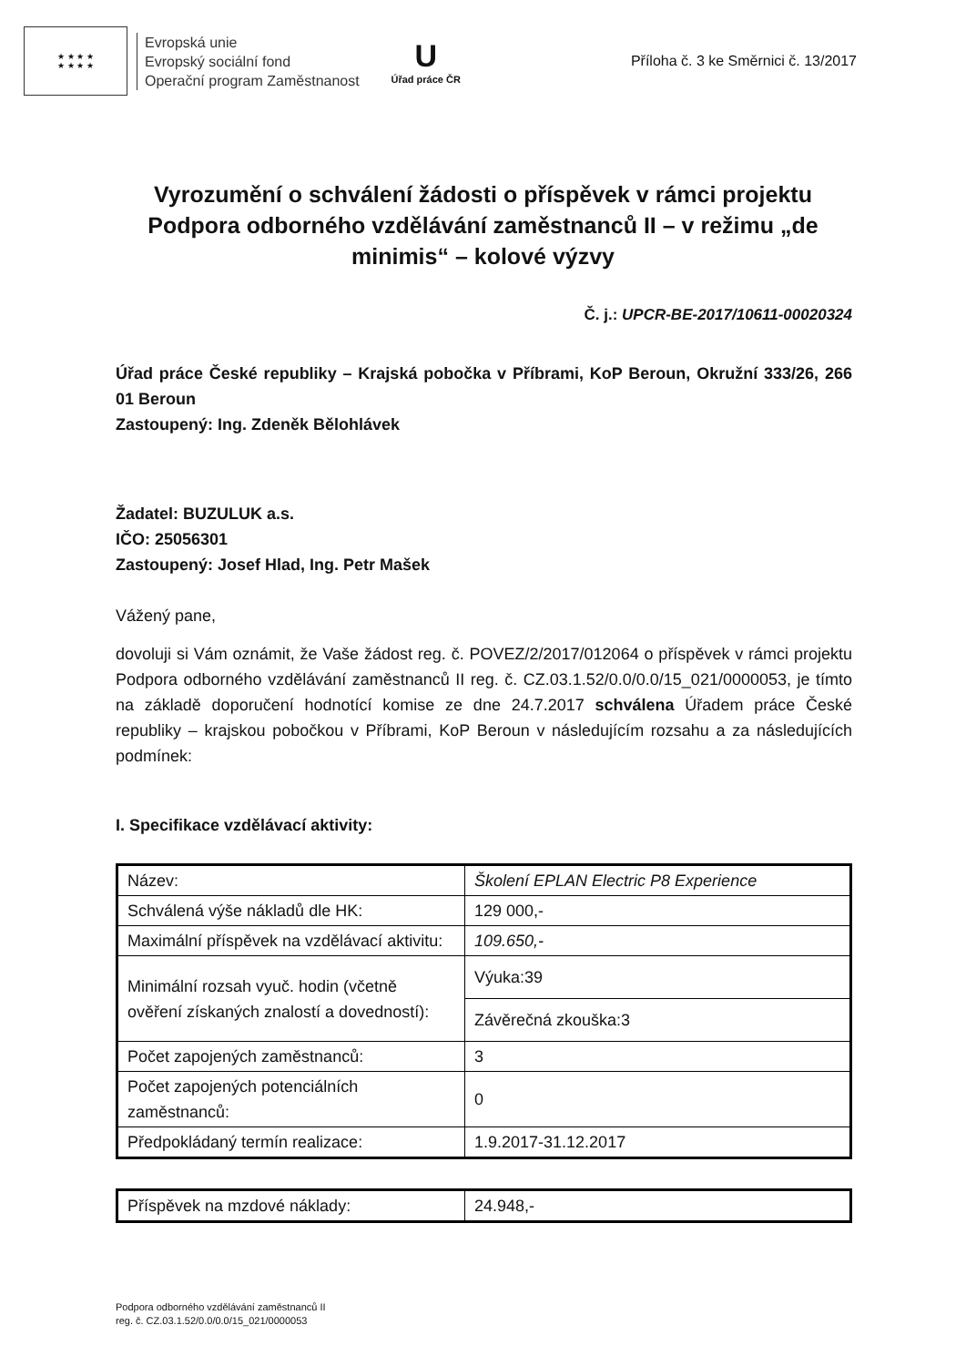★ ★ ★ ★
★ ★ ★ ★
Evropská unie
Evropský sociální fond
Operační program Zaměstnanost
U
Úřad práce ČR
Příloha č. 3 ke Směrnici č. 13/2017
Vyrozumění o schválení žádosti o příspěvek v rámci projektu Podpora odborného vzdělávání zaměstnanců II – v režimu „de minimis“ – kolové výzvy
Č. j.: UPCR-BE-2017/10611-00020324
Úřad práce České republiky – Krajská pobočka v Příbrami, KoP Beroun, Okružní 333/26, 266 01 Beroun
Zastoupený: Ing. Zdeněk Bělohlávek
Žadatel: BUZULUK a.s.
IČO: 25056301
Zastoupený: Josef Hlad, Ing. Petr Mašek
Vážený pane,
dovoluji si Vám oznámit, že Vaše žádost reg. č. POVEZ/2/2017/012064 o příspěvek v rámci projektu Podpora odborného vzdělávání zaměstnanců II reg. č. CZ.03.1.52/0.0/0.0/15_021/0000053, je tímto na základě doporučení hodnotící komise ze dne 24.7.2017 schválena Úřadem práce České republiky – krajskou pobočkou v Příbrami, KoP Beroun v následujícím rozsahu a za následujících podmínek:
I. Specifikace vzdělávací aktivity:
| Název: | Školení EPLAN Electric P8 Experience |
| Schválená výše nákladů dle HK: | 129 000,- |
| Maximální příspěvek na vzdělávací aktivitu: | 109.650,- |
| Minimální rozsah vyuč. hodin (včetně ověření získaných znalostí a dovedností): | Výuka:39 |
| | Závěrečná zkouška:3 |
| Počet zapojených zaměstnanců: | 3 |
| Počet zapojených potenciálních zaměstnanců: | 0 |
| Předpokládaný termín realizace: | 1.9.2017-31.12.2017 |
| Příspěvek na mzdové náklady: | 24.948,- |
Podpora odborného vzdělávání zaměstnanců II
reg. č. CZ.03.1.52/0.0/0.0/15_021/0000053